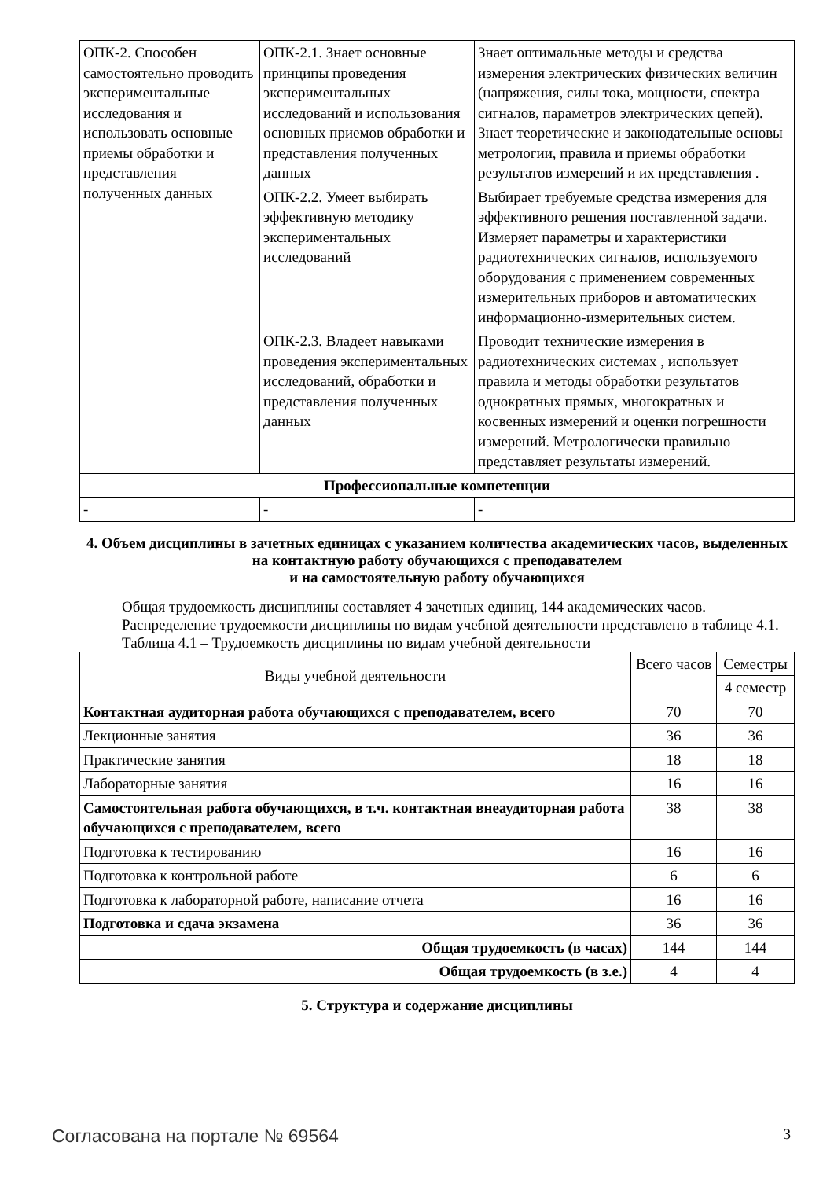| ОПК-2. Способен самостоятельно проводить экспериментальные исследования и использовать основные приемы обработки и представления полученных данных | ОПК-2.1. Знает основные принципы проведения экспериментальных исследований и использования основных приемов обработки и представления полученных данных | Знает оптимальные методы и средства измерения электрических физических величин (напряжения, силы тока, мощности, спектра сигналов, параметров электрических цепей). Знает теоретические и законодательные основы метрологии, правила и приемы обработки результатов измерений и их представления . |
| | ОПК-2.2. Умеет выбирать эффективную методику экспериментальных исследований | Выбирает требуемые средства измерения для эффективного решения поставленной задачи. Измеряет параметры и характеристики радиотехнических сигналов, используемого оборудования с применением современных измерительных приборов и автоматических информационно-измерительных систем. |
| | ОПК-2.3. Владеет навыками проведения экспериментальных исследований, обработки и представления полученных данных | Проводит технические измерения в радиотехнических системах , использует правила и методы обработки результатов однократных прямых, многократных и косвенных измерений и оценки погрешности измерений. Метрологически правильно представляет результаты измерений. |
| Профессиональные компетенции | | |
| - | - | - |
4. Объем дисциплины в зачетных единицах с указанием количества академических часов, выделенных на контактную работу обучающихся с преподавателем
и на самостоятельную работу обучающихся
Общая трудоемкость дисциплины составляет 4 зачетных единиц, 144 академических часов.
Распределение трудоемкости дисциплины по видам учебной деятельности представлено в таблице 4.1.
Таблица 4.1 – Трудоемкость дисциплины по видам учебной деятельности
| Виды учебной деятельности | Всего часов | Семестры |
| --- | --- | --- |
| | | 4 семестр |
| Контактная аудиторная работа обучающихся с преподавателем, всего | 70 | 70 |
| Лекционные занятия | 36 | 36 |
| Практические занятия | 18 | 18 |
| Лабораторные занятия | 16 | 16 |
| Самостоятельная работа обучающихся, в т.ч. контактная внеаудиторная работа обучающихся с преподавателем, всего | 38 | 38 |
| Подготовка к тестированию | 16 | 16 |
| Подготовка к контрольной работе | 6 | 6 |
| Подготовка к лабораторной работе, написание отчета | 16 | 16 |
| Подготовка и сдача экзамена | 36 | 36 |
| Общая трудоемкость (в часах) | 144 | 144 |
| Общая трудоемкость (в з.е.) | 4 | 4 |
5. Структура и содержание дисциплины
Согласована на портале № 69564 3